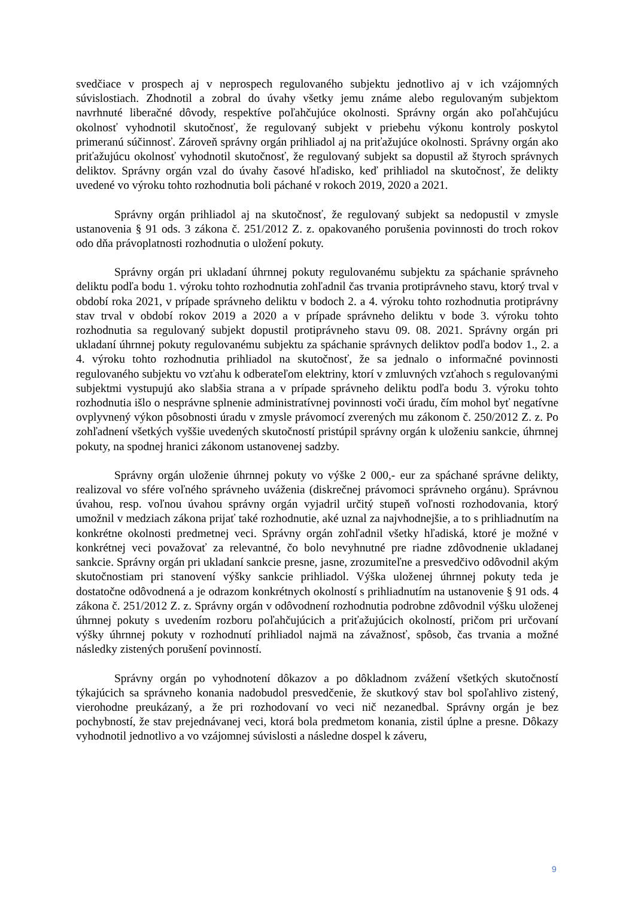svedčiace v prospech aj v neprospech regulovaného subjektu jednotlivo aj v ich vzájomných súvislostiach. Zhodnotil a zobral do úvahy všetky jemu známe alebo regulovaným subjektom navrhnuté liberačné dôvody, respektíve poľahčujúce okolnosti. Správny orgán ako poľahčujúcu okolnosť vyhodnotil skutočnosť, že regulovaný subjekt v priebehu výkonu kontroly poskytol primeranú súčinnosť. Zároveň správny orgán prihliadol aj na priťažujúce okolnosti. Správny orgán ako priťažujúcu okolnosť vyhodnotil skutočnosť, že regulovaný subjekt sa dopustil až štyroch správnych deliktov. Správny orgán vzal do úvahy časové hľadisko, keď prihliadol na skutočnosť, že delikty uvedené vo výroku tohto rozhodnutia boli páchané v rokoch 2019, 2020 a 2021.
Správny orgán prihliadol aj na skutočnosť, že regulovaný subjekt sa nedopustil v zmysle ustanovenia § 91 ods. 3 zákona č. 251/2012 Z. z. opakovaného porušenia povinnosti do troch rokov odo dňa právoplatnosti rozhodnutia o uložení pokuty.
Správny orgán pri ukladaní úhrnnej pokuty regulovanému subjektu za spáchanie správneho deliktu podľa bodu 1. výroku tohto rozhodnutia zohľadnil čas trvania protiprávneho stavu, ktorý trval v období roka 2021, v prípade správneho deliktu v bodoch 2. a 4. výroku tohto rozhodnutia protiprávny stav trval v období rokov 2019 a 2020 a v prípade správneho deliktu v bode 3. výroku tohto rozhodnutia sa regulovaný subjekt dopustil protiprávneho stavu 09. 08. 2021. Správny orgán pri ukladaní úhrnnej pokuty regulovanému subjektu za spáchanie správnych deliktov podľa bodov 1., 2. a 4. výroku tohto rozhodnutia prihliadol na skutočnosť, že sa jednalo o informačné povinnosti regulovaného subjektu vo vzťahu k odberateľom elektriny, ktorí v zmluvných vzťahoch s regulovanými subjektmi vystupujú ako slabšia strana a v prípade správneho deliktu podľa bodu 3. výroku tohto rozhodnutia išlo o nesprávne splnenie administratívnej povinnosti voči úradu, čím mohol byť negatívne ovplyvnený výkon pôsobnosti úradu v zmysle právomocí zverených mu zákonom č. 250/2012 Z. z. Po zohľadnení všetkých vyššie uvedených skutočností pristúpil správny orgán k uloženiu sankcie, úhrnnej pokuty, na spodnej hranici zákonom ustanovenej sadzby.
Správny orgán uloženie úhrnnej pokuty vo výške 2 000,- eur za spáchané správne delikty, realizoval vo sfére voľného správneho uváženia (diskrečnej právomoci správneho orgánu). Správnou úvahou, resp. voľnou úvahou správny orgán vyjadril určitý stupeň voľnosti rozhodovania, ktorý umožnil v medziach zákona prijať také rozhodnutie, aké uznal za najvhodnejšie, a to s prihliadnutím na konkrétne okolnosti predmetnej veci. Správny orgán zohľadnil všetky hľadiská, ktoré je možné v konkrétnej veci považovať za relevantné, čo bolo nevyhnutné pre riadne zdôvodnenie ukladanej sankcie. Správny orgán pri ukladaní sankcie presne, jasne, zrozumiteľne a presvedčivo odôvodnil akým skutočnostiam pri stanovení výšky sankcie prihliadol. Výška uloženej úhrnnej pokuty teda je dostatočne odôvodnená a je odrazom konkrétnych okolností s prihliadnutím na ustanovenie § 91 ods. 4 zákona č. 251/2012 Z. z. Správny orgán v odôvodnení rozhodnutia podrobne zdôvodnil výšku uloženej úhrnnej pokuty s uvedením rozboru poľahčujúcich a priťažujúcich okolností, pričom pri určovaní výšky úhrnnej pokuty v rozhodnutí prihliadol najmä na závažnosť, spôsob, čas trvania a možné následky zistených porušení povinností.
Správny orgán po vyhodnotení dôkazov a po dôkladnom zvážení všetkých skutočností týkajúcich sa správneho konania nadobudol presvedčenie, že skutkový stav bol spoľahlivo zistený, vierohodne preukázaný, a že pri rozhodovaní vo veci nič nezanedbal. Správny orgán je bez pochybností, že stav prejednávanej veci, ktorá bola predmetom konania, zistil úplne a presne. Dôkazy vyhodnotil jednotlivo a vo vzájomnej súvislosti a následne dospel k záveru,
9